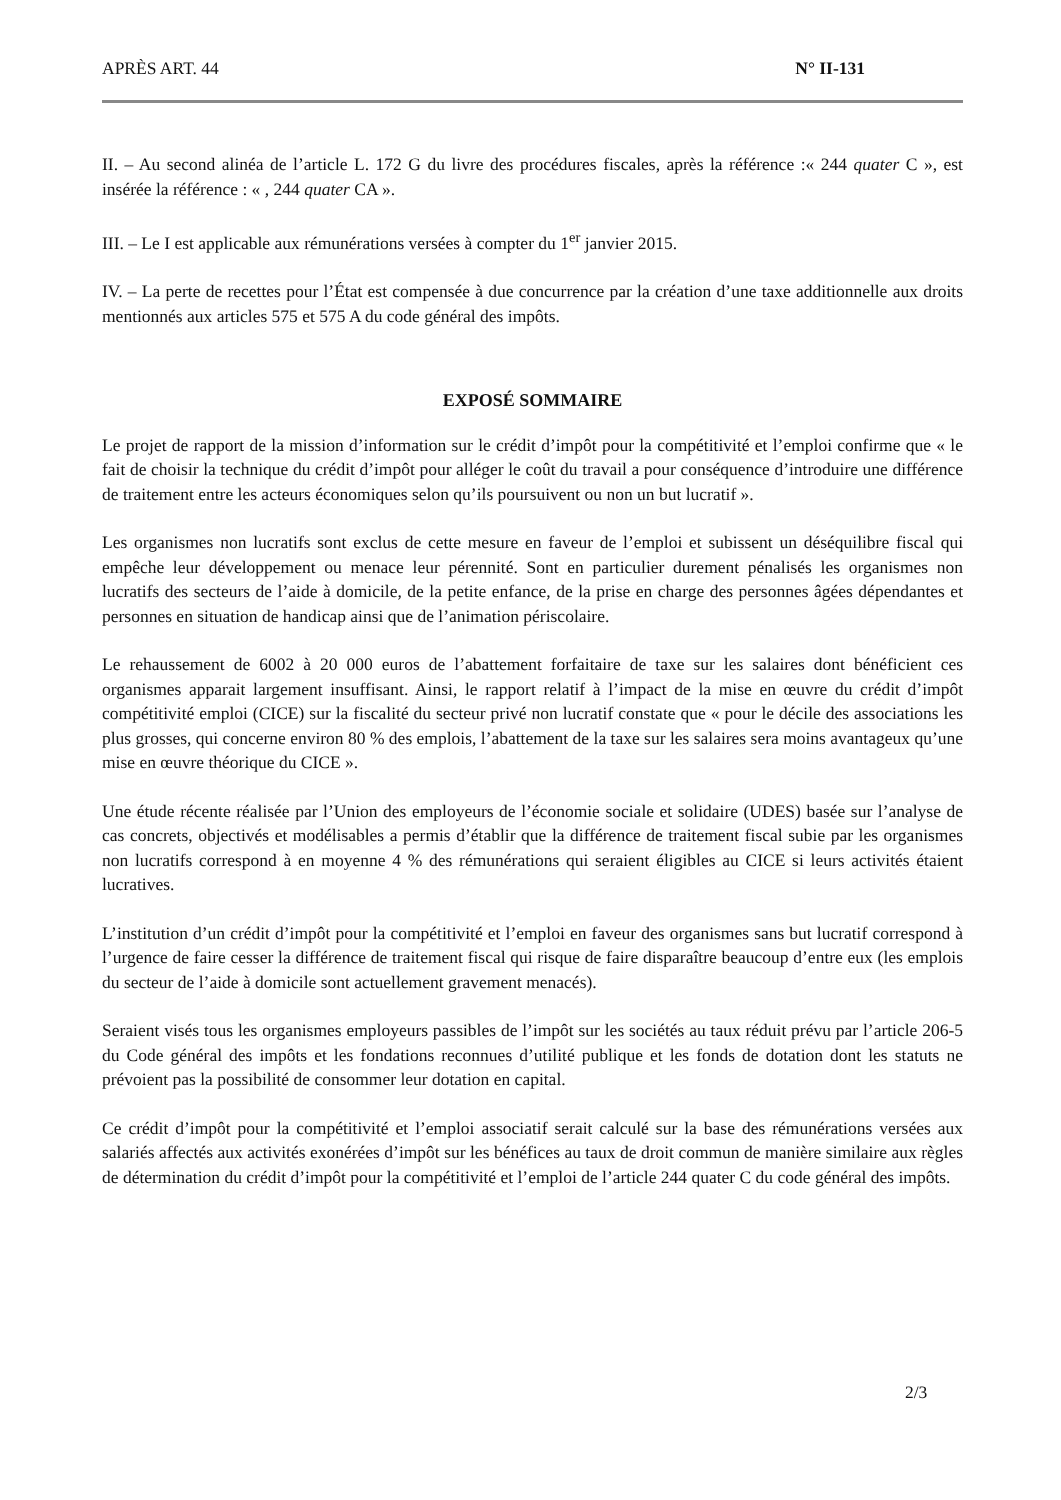APRÈS ART. 44 N° II-131
II. – Au second alinéa de l’article L. 172 G du livre des procédures fiscales, après la référence :« 244 quater C », est insérée la référence : « , 244 quater CA ».
III. – Le I est applicable aux rémunérations versées à compter du 1<sup>er</sup> janvier 2015.
IV. – La perte de recettes pour l’État est compensée à due concurrence par la création d’une taxe additionnelle aux droits mentionnés aux articles 575 et 575 A du code général des impôts.
EXPOSÉ SOMMAIRE
Le projet de rapport de la mission d’information sur le crédit d’impôt pour la compétitivité et l’emploi confirme que « le fait de choisir la technique du crédit d’impôt pour alléger le coût du travail a pour conséquence d’introduire une différence de traitement entre les acteurs économiques selon qu’ils poursuivent ou non un but lucratif ».
Les organismes non lucratifs sont exclus de cette mesure en faveur de l’emploi et subissent un déséquilibre fiscal qui empêche leur développement ou menace leur pérennité. Sont en particulier durement pénalisés les organismes non lucratifs des secteurs de l’aide à domicile, de la petite enfance, de la prise en charge des personnes âgées dépendantes et personnes en situation de handicap ainsi que de l’animation périscolaire.
Le rehaussement de 6002 à 20 000 euros de l’abattement forfaitaire de taxe sur les salaires dont bénéficient ces organismes apparait largement insuffisant. Ainsi, le rapport relatif à l’impact de la mise en œuvre du crédit d’impôt compétitivité emploi (CICE) sur la fiscalité du secteur privé non lucratif constate que « pour le décile des associations les plus grosses, qui concerne environ 80 % des emplois, l’abattement de la taxe sur les salaires sera moins avantageux qu’une mise en œuvre théorique du CICE ».
Une étude récente réalisée par l’Union des employeurs de l’économie sociale et solidaire (UDES) basée sur l’analyse de cas concrets, objectivés et modélisables a permis d’établir que la différence de traitement fiscal subie par les organismes non lucratifs correspond à en moyenne 4 % des rémunérations qui seraient éligibles au CICE si leurs activités étaient lucratives.
L’institution d’un crédit d’impôt pour la compétitivité et l’emploi en faveur des organismes sans but lucratif correspond à l’urgence de faire cesser la différence de traitement fiscal qui risque de faire disparaître beaucoup d’entre eux (les emplois du secteur de l’aide à domicile sont actuellement gravement menacés).
Seraient visés tous les organismes employeurs passibles de l’impôt sur les sociétés au taux réduit prévu par l’article 206-5 du Code général des impôts et les fondations reconnues d’utilité publique et les fonds de dotation dont les statuts ne prévoient pas la possibilité de consommer leur dotation en capital.
Ce crédit d’impôt pour la compétitivité et l’emploi associatif serait calculé sur la base des rémunérations versées aux salariés affectés aux activités exonérées d’impôt sur les bénéfices au taux de droit commun de manière similaire aux règles de détermination du crédit d’impôt pour la compétitivité et l’emploi de l’article 244 quater C du code général des impôts.
2/3